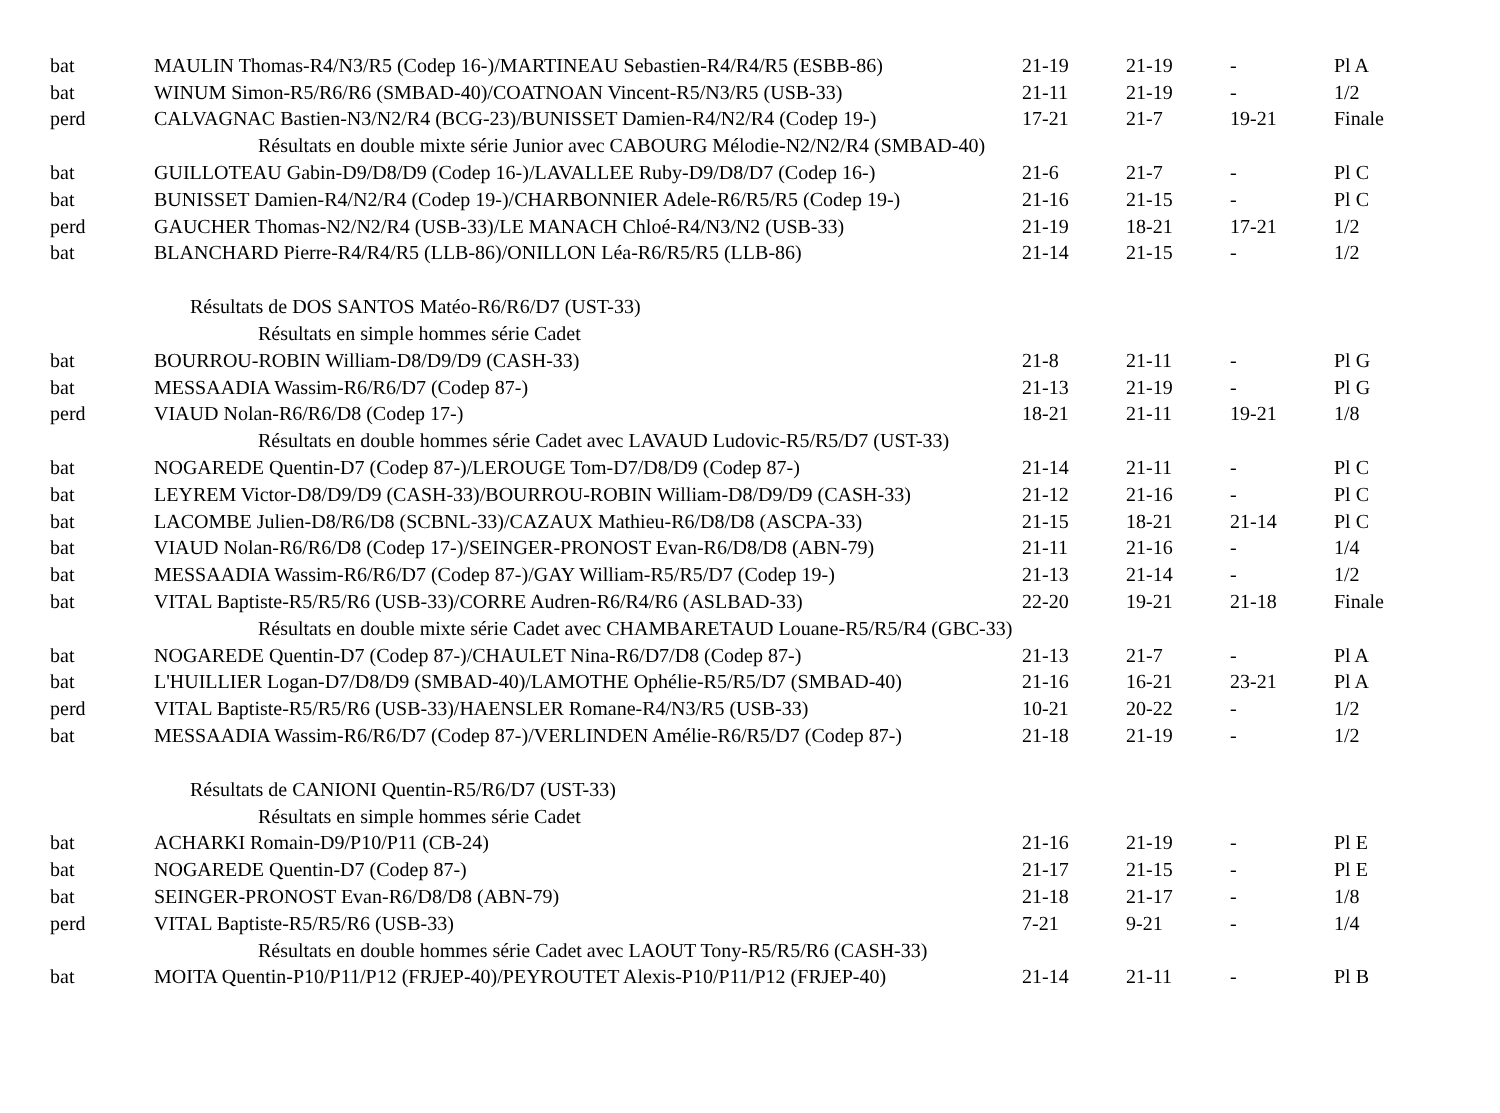| bat | MAULIN Thomas-R4/N3/R5 (Codep 16-)/MARTINEAU Sebastien-R4/R4/R5 (ESBB-86) | 21-19 | 21-19 | - | Pl A |
| bat | WINUM Simon-R5/R6/R6 (SMBAD-40)/COATNOAN Vincent-R5/N3/R5 (USB-33) | 21-11 | 21-19 | - | 1/2 |
| perd | CALVAGNAC Bastien-N3/N2/R4 (BCG-23)/BUNISSET Damien-R4/N2/R4 (Codep 19-) | 17-21 | 21-7 | 19-21 | Finale |
| Résultats en double mixte série Junior avec CABOURG Mélodie-N2/N2/R4 (SMBAD-40) | | | | | |
| bat | GUILLOTEAU Gabin-D9/D8/D9 (Codep 16-)/LAVALLEE Ruby-D9/D8/D7 (Codep 16-) | 21-6 | 21-7 | - | Pl C |
| bat | BUNISSET Damien-R4/N2/R4 (Codep 19-)/CHARBONNIER Adele-R6/R5/R5 (Codep 19-) | 21-16 | 21-15 | - | Pl C |
| perd | GAUCHER Thomas-N2/N2/R4 (USB-33)/LE MANACH Chloé-R4/N3/N2 (USB-33) | 21-19 | 18-21 | 17-21 | 1/2 |
| bat | BLANCHARD Pierre-R4/R4/R5 (LLB-86)/ONILLON Léa-R6/R5/R5 (LLB-86) | 21-14 | 21-15 | - | 1/2 |
| Résultats de DOS SANTOS Matéo-R6/R6/D7 (UST-33) | | | | | |
| Résultats en simple hommes série Cadet | | | | | |
| bat | BOURROU-ROBIN William-D8/D9/D9 (CASH-33) | 21-8 | 21-11 | - | Pl G |
| bat | MESSAADIA Wassim-R6/R6/D7 (Codep 87-) | 21-13 | 21-19 | - | Pl G |
| perd | VIAUD Nolan-R6/R6/D8 (Codep 17-) | 18-21 | 21-11 | 19-21 | 1/8 |
| Résultats en double hommes série Cadet avec LAVAUD Ludovic-R5/R5/D7 (UST-33) | | | | | |
| bat | NOGAREDE Quentin-D7 (Codep 87-)/LEROUGE Tom-D7/D8/D9 (Codep 87-) | 21-14 | 21-11 | - | Pl C |
| bat | LEYREM Victor-D8/D9/D9 (CASH-33)/BOURROU-ROBIN William-D8/D9/D9 (CASH-33) | 21-12 | 21-16 | - | Pl C |
| bat | LACOMBE Julien-D8/R6/D8 (SCBNL-33)/CAZAUX Mathieu-R6/D8/D8 (ASCPA-33) | 21-15 | 18-21 | 21-14 | Pl C |
| bat | VIAUD Nolan-R6/R6/D8 (Codep 17-)/SEINGER-PRONOST Evan-R6/D8/D8 (ABN-79) | 21-11 | 21-16 | - | 1/4 |
| bat | MESSAADIA Wassim-R6/R6/D7 (Codep 87-)/GAY William-R5/R5/D7 (Codep 19-) | 21-13 | 21-14 | - | 1/2 |
| bat | VITAL Baptiste-R5/R5/R6 (USB-33)/CORRE Audren-R6/R4/R6 (ASLBAD-33) | 22-20 | 19-21 | 21-18 | Finale |
| Résultats en double mixte série Cadet avec CHAMBARETAUD Louane-R5/R5/R4 (GBC-33) | | | | | |
| bat | NOGAREDE Quentin-D7 (Codep 87-)/CHAULET Nina-R6/D7/D8 (Codep 87-) | 21-13 | 21-7 | - | Pl A |
| bat | L'HUILLIER Logan-D7/D8/D9 (SMBAD-40)/LAMOTHE Ophélie-R5/R5/D7 (SMBAD-40) | 21-16 | 16-21 | 23-21 | Pl A |
| perd | VITAL Baptiste-R5/R5/R6 (USB-33)/HAENSLER Romane-R4/N3/R5 (USB-33) | 10-21 | 20-22 | - | 1/2 |
| bat | MESSAADIA Wassim-R6/R6/D7 (Codep 87-)/VERLINDEN Amélie-R6/R5/D7 (Codep 87-) | 21-18 | 21-19 | - | 1/2 |
| Résultats de CANIONI Quentin-R5/R6/D7 (UST-33) | | | | | |
| Résultats en simple hommes série Cadet | | | | | |
| bat | ACHARKI Romain-D9/P10/P11 (CB-24) | 21-16 | 21-19 | - | Pl E |
| bat | NOGAREDE Quentin-D7 (Codep 87-) | 21-17 | 21-15 | - | Pl E |
| bat | SEINGER-PRONOST Evan-R6/D8/D8 (ABN-79) | 21-18 | 21-17 | - | 1/8 |
| perd | VITAL Baptiste-R5/R5/R6 (USB-33) | 7-21 | 9-21 | - | 1/4 |
| Résultats en double hommes série Cadet avec LAOUT Tony-R5/R5/R6 (CASH-33) | | | | | |
| bat | MOITA Quentin-P10/P11/P12 (FRJEP-40)/PEYROUTET Alexis-P10/P11/P12 (FRJEP-40) | 21-14 | 21-11 | - | Pl B |